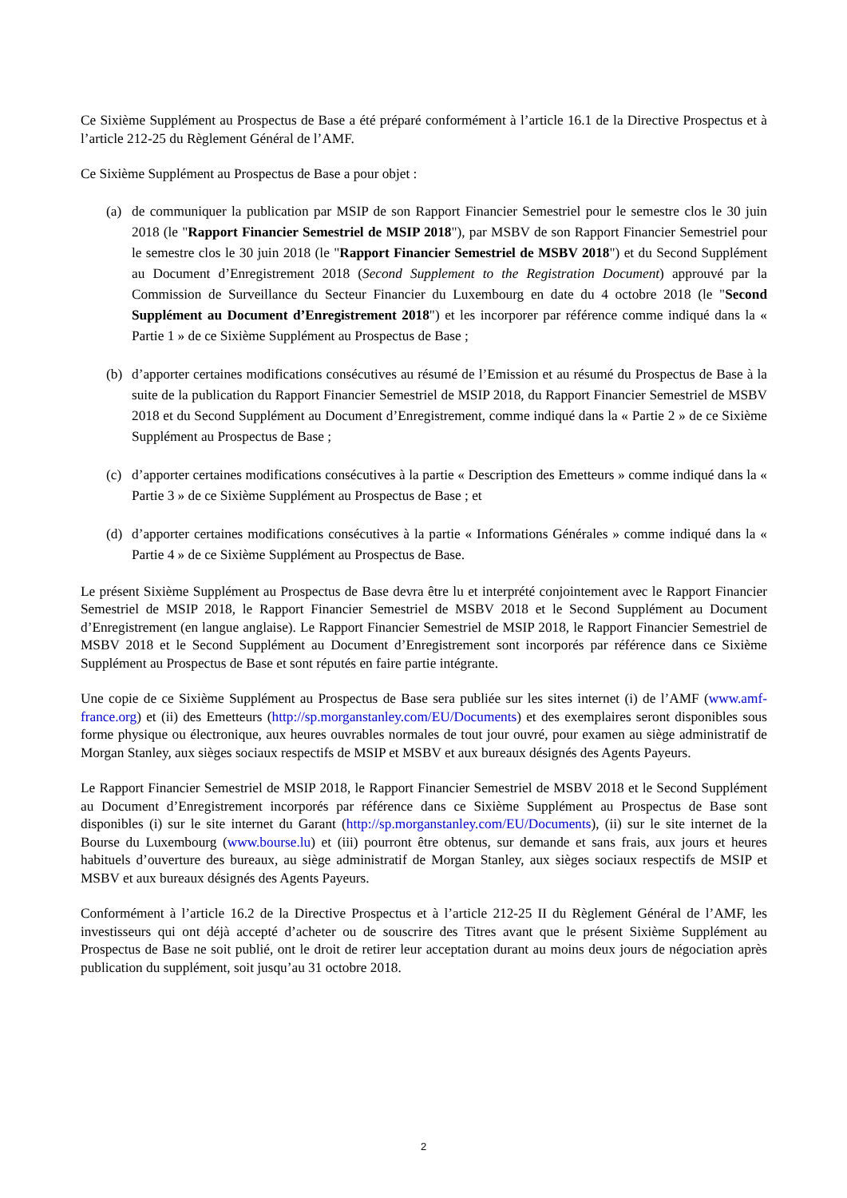Ce Sixième Supplément au Prospectus de Base a été préparé conformément à l’article 16.1 de la Directive Prospectus et à l’article 212-25 du Règlement Général de l’AMF.
Ce Sixième Supplément au Prospectus de Base a pour objet :
(a) de communiquer la publication par MSIP de son Rapport Financier Semestriel pour le semestre clos le 30 juin 2018 (le "Rapport Financier Semestriel de MSIP 2018"), par MSBV de son Rapport Financier Semestriel pour le semestre clos le 30 juin 2018 (le "Rapport Financier Semestriel de MSBV 2018") et du Second Supplément au Document d’Enregistrement 2018 (Second Supplement to the Registration Document) approuvé par la Commission de Surveillance du Secteur Financier du Luxembourg en date du 4 octobre 2018 (le "Second Supplément au Document d’Enregistrement 2018") et les incorporer par référence comme indiqué dans la « Partie 1 » de ce Sixième Supplément au Prospectus de Base ;
(b) d’apporter certaines modifications consécutives au résumé de l’Emission et au résumé du Prospectus de Base à la suite de la publication du Rapport Financier Semestriel de MSIP 2018, du Rapport Financier Semestriel de MSBV 2018 et du Second Supplément au Document d’Enregistrement, comme indiqué dans la « Partie 2 » de ce Sixième Supplément au Prospectus de Base ;
(c) d’apporter certaines modifications consécutives à la partie « Description des Emetteurs » comme indiqué dans la « Partie 3 » de ce Sixième Supplément au Prospectus de Base ; et
(d) d’apporter certaines modifications consécutives à la partie « Informations Générales » comme indiqué dans la « Partie 4 » de ce Sixième Supplément au Prospectus de Base.
Le présent Sixième Supplément au Prospectus de Base devra être lu et interprété conjointement avec le Rapport Financier Semestriel de MSIP 2018, le Rapport Financier Semestriel de MSBV 2018 et le Second Supplément au Document d’Enregistrement (en langue anglaise). Le Rapport Financier Semestriel de MSIP 2018, le Rapport Financier Semestriel de MSBV 2018 et le Second Supplément au Document d’Enregistrement sont incorporés par référence dans ce Sixième Supplément au Prospectus de Base et sont réputés en faire partie intégrante.
Une copie de ce Sixième Supplément au Prospectus de Base sera publiée sur les sites internet (i) de l’AMF (www.amf-france.org) et (ii) des Emetteurs (http://sp.morganstanley.com/EU/Documents) et des exemplaires seront disponibles sous forme physique ou électronique, aux heures ouvrables normales de tout jour ouvré, pour examen au siège administratif de Morgan Stanley, aux sièges sociaux respectifs de MSIP et MSBV et aux bureaux désignés des Agents Payeurs.
Le Rapport Financier Semestriel de MSIP 2018, le Rapport Financier Semestriel de MSBV 2018 et le Second Supplément au Document d’Enregistrement incorporés par référence dans ce Sixième Supplément au Prospectus de Base sont disponibles (i) sur le site internet du Garant (http://sp.morganstanley.com/EU/Documents), (ii) sur le site internet de la Bourse du Luxembourg (www.bourse.lu) et (iii) pourront être obtenus, sur demande et sans frais, aux jours et heures habituels d’ouverture des bureaux, au siège administratif de Morgan Stanley, aux sièges sociaux respectifs de MSIP et MSBV et aux bureaux désignés des Agents Payeurs.
Conformément à l’article 16.2 de la Directive Prospectus et à l’article 212-25 II du Règlement Général de l’AMF, les investisseurs qui ont déjà accepté d’acheter ou de souscrire des Titres avant que le présent Sixième Supplément au Prospectus de Base ne soit publié, ont le droit de retirer leur acceptation durant au moins deux jours de négociation après publication du supplément, soit jusqu’au 31 octobre 2018.
2